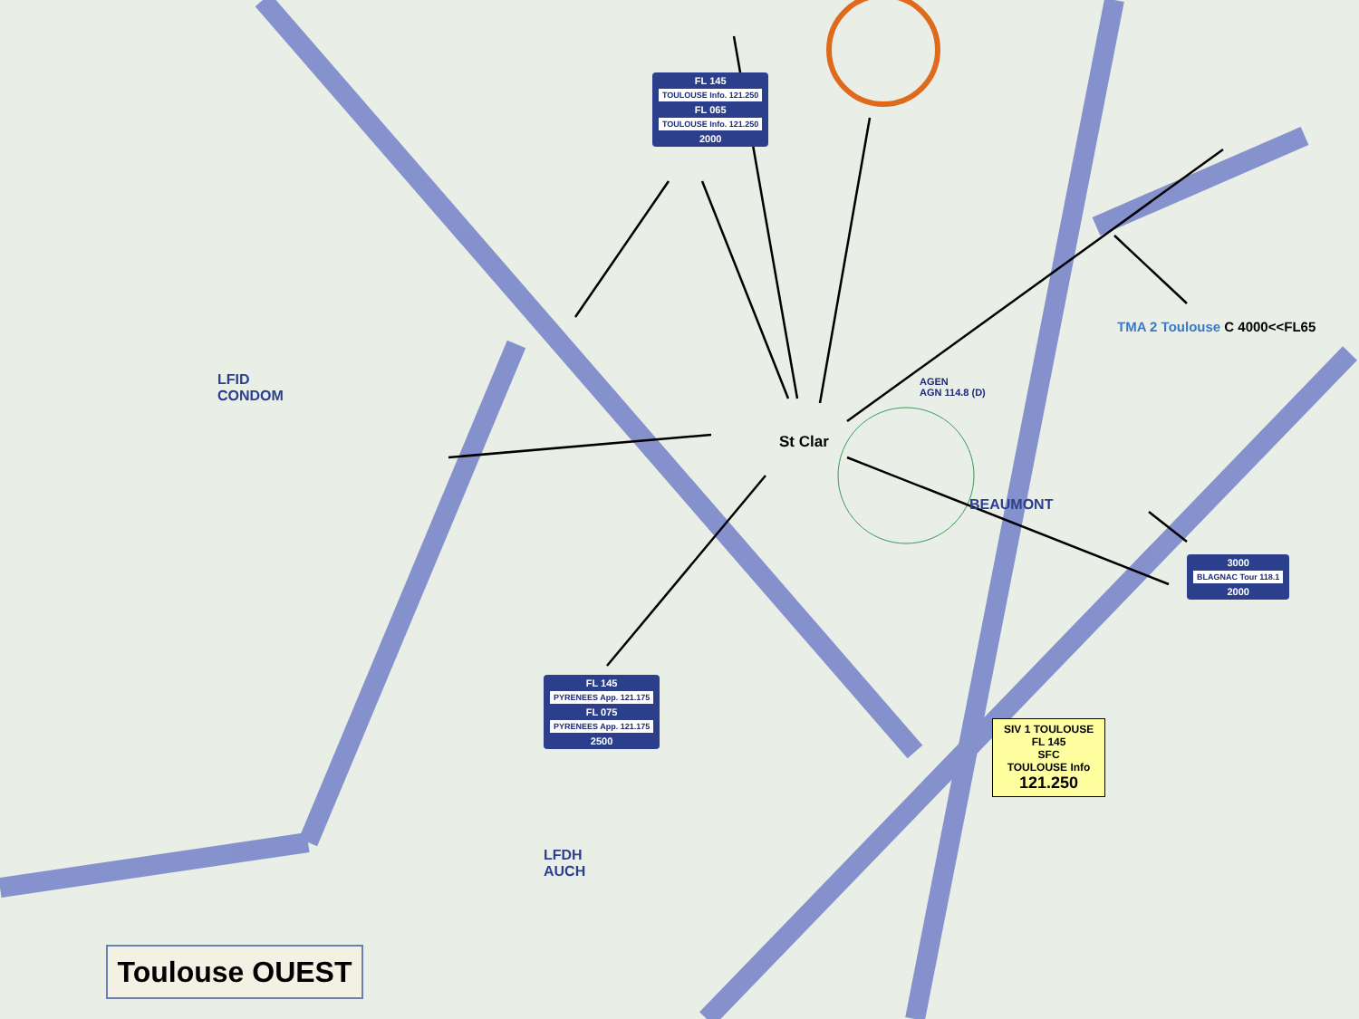FL 145
TOULOUSE Info. 121.250
FL 065
TOULOUSE Info. 121.250
2000
St Clar
TMA 2 Toulouse C 4000<<FL65
3000
BLAGNAC Tour 118.1
2000
FL 145
PYRENEES App. 121.175
FL 075
PYRENEES App. 121.175
2500
SIV 1 TOULOUSE
FL 145
SFC
TOULOUSE Info
121.250
AGEN
AGN 114.8 (D)
LFID
CONDOM
LFDH
AUCH
BEAUMONT
Toulouse OUEST